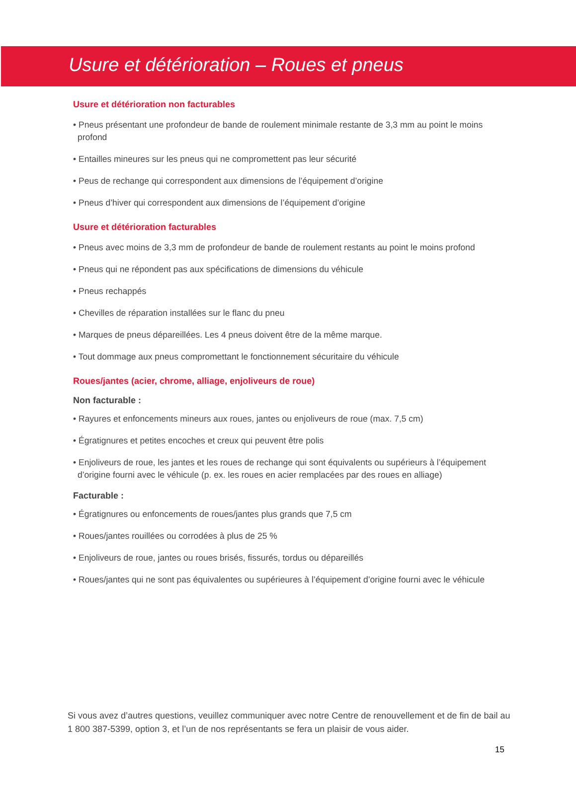Usure et détérioration – Roues et pneus
Usure et détérioration non facturables
• Pneus présentant une profondeur de bande de roulement minimale restante de 3,3 mm au point le moins profond
• Entailles mineures sur les pneus qui ne compromettent pas leur sécurité
• Peus de rechange qui correspondent aux dimensions de l’équipement d’origine
• Pneus d’hiver qui correspondent aux dimensions de l’équipement d’origine
Usure et détérioration facturables
• Pneus avec moins de 3,3 mm de profondeur de bande de roulement restants au point le moins profond
• Pneus qui ne répondent pas aux spécifications de dimensions du véhicule
• Pneus rechappés
• Chevilles de réparation installées sur le flanc du pneu
• Marques de pneus dépareillées. Les 4 pneus doivent être de la même marque.
• Tout dommage aux pneus compromettant le fonctionnement sécuritaire du véhicule
Roues/jantes (acier, chrome, alliage, enjoliveurs de roue)
Non facturable :
• Rayures et enfoncements mineurs aux roues, jantes ou enjoliveurs de roue (max. 7,5 cm)
• Égratignures et petites encoches et creux qui peuvent être polis
• Enjoliveurs de roue, les jantes et les roues de rechange qui sont équivalents ou supérieurs à l’équipement d’origine fourni avec le véhicule (p. ex. les roues en acier remplacées par des roues en alliage)
Facturable :
• Égratignures ou enfoncements de roues/jantes plus grands que 7,5 cm
• Roues/jantes rouillées ou corrodées à plus de 25 %
• Enjoliveurs de roue, jantes ou roues brisés, fissurés, tordus ou dépareillés
• Roues/jantes qui ne sont pas équivalentes ou supérieures à l’équipement d’origine fourni avec le véhicule
Si vous avez d’autres questions, veuillez communiquer avec notre Centre de renouvellement et de fin de bail au 1 800 387-5399, option 3, et l’un de nos représentants se fera un plaisir de vous aider.
15